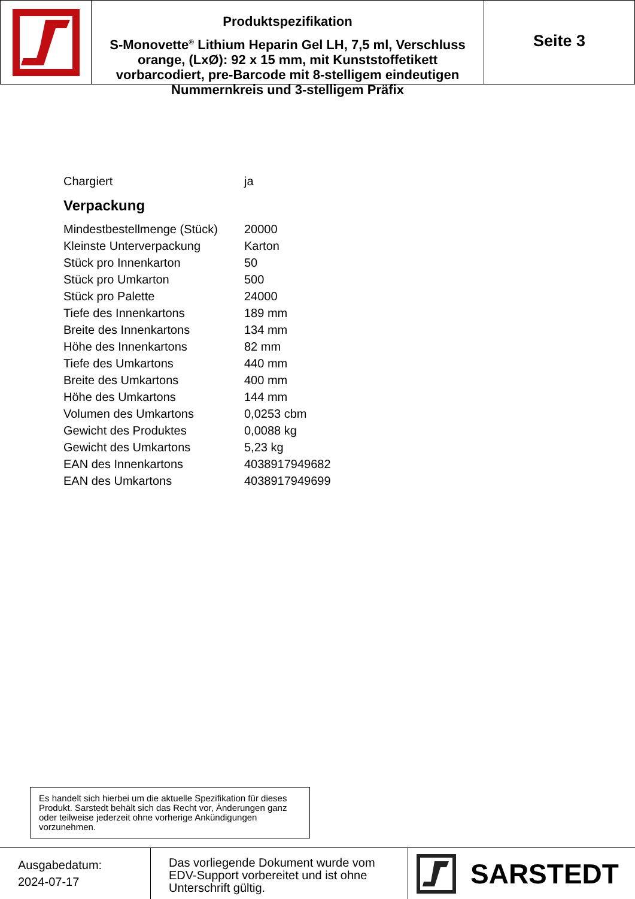Produktspezifikation
S-Monovette<sup>®</sup> Lithium Heparin Gel LH, 7,5 ml, Verschluss orange, (LxØ): 92 x 15 mm, mit Kunststoffetikett vorbarcodiert, pre-Barcode mit 8-stelligem eindeutigen Nummernkreis und 3-stelligem Präfix
Seite 3
| Chargiert | ja |
Verpackung
| Mindestbestellmenge (Stück) | 20000 |
| Kleinste Unterverpackung | Karton |
| Stück pro Innenkarton | 50 |
| Stück pro Umkarton | 500 |
| Stück pro Palette | 24000 |
| Tiefe des Innenkartons | 189 mm |
| Breite des Innenkartons | 134 mm |
| Höhe des Innenkartons | 82 mm |
| Tiefe des Umkartons | 440 mm |
| Breite des Umkartons | 400 mm |
| Höhe des Umkartons | 144 mm |
| Volumen des Umkartons | 0,0253 cbm |
| Gewicht des Produktes | 0,0088 kg |
| Gewicht des Umkartons | 5,23 kg |
| EAN des Innenkartons | 4038917949682 |
| EAN des Umkartons | 4038917949699 |
Es handelt sich hierbei um die aktuelle Spezifikation für dieses Produkt. Sarstedt behält sich das Recht vor, Änderungen ganz oder teilweise jederzeit ohne vorherige Ankündigungen vorzunehmen.
Ausgabedatum:
2024-07-17
Das vorliegende Dokument wurde vom EDV-Support vorbereitet und ist ohne Unterschrift gültig.
SARSTEDT